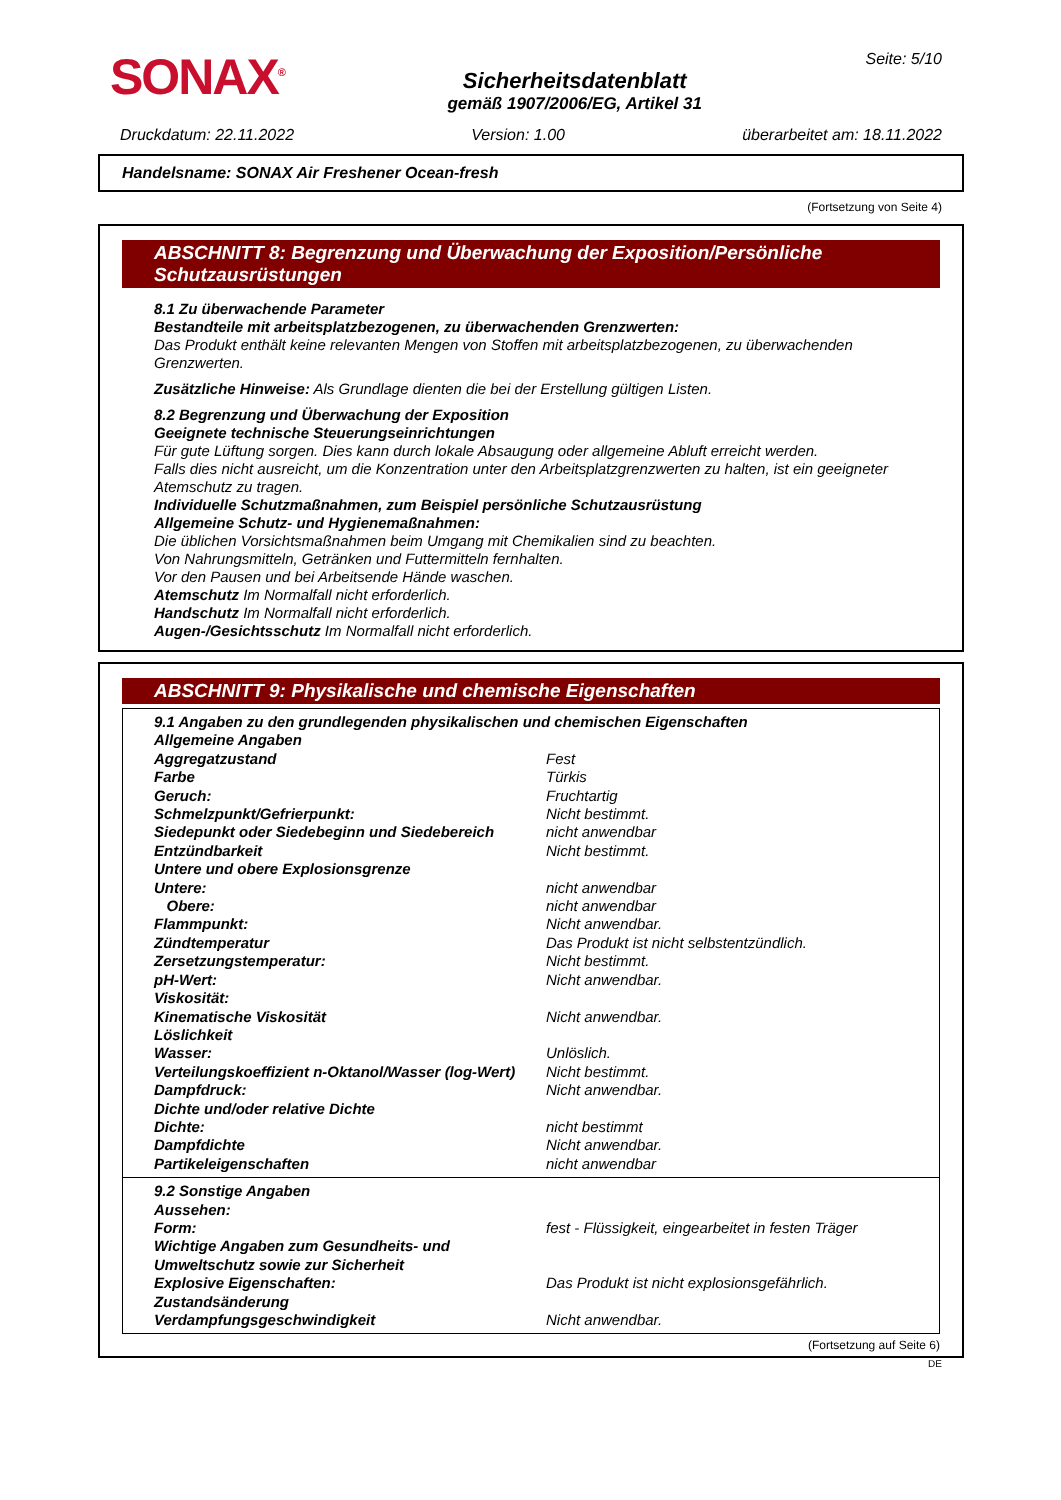SONAX<sup>®</sup>
Sicherheitsdatenblatt
gemäß 1907/2006/EG, Artikel 31
Seite: 5/10
Druckdatum: 22.11.2022 Version: 1.00 überarbeitet am: 18.11.2022
Handelsname: SONAX Air Freshener Ocean-fresh
(Fortsetzung von Seite 4)
ABSCHNITT 8: Begrenzung und Überwachung der Exposition/Persönliche Schutzausrüstungen
8.1 Zu überwachende Parameter
Bestandteile mit arbeitsplatzbezogenen, zu überwachenden Grenzwerten:
Das Produkt enthält keine relevanten Mengen von Stoffen mit arbeitsplatzbezogenen, zu überwachenden Grenzwerten.
Zusätzliche Hinweise: Als Grundlage dienten die bei der Erstellung gültigen Listen.
8.2 Begrenzung und Überwachung der Exposition
Geeignete technische Steuerungseinrichtungen
Für gute Lüftung sorgen. Dies kann durch lokale Absaugung oder allgemeine Abluft erreicht werden.
Falls dies nicht ausreicht, um die Konzentration unter den Arbeitsplatzgrenzwerten zu halten, ist ein geeigneter Atemschutz zu tragen.
Individuelle Schutzmaßnahmen, zum Beispiel persönliche Schutzausrüstung
Allgemeine Schutz- und Hygienemaßnahmen:
Die üblichen Vorsichtsmaßnahmen beim Umgang mit Chemikalien sind zu beachten.
Von Nahrungsmitteln, Getränken und Futtermitteln fernhalten.
Vor den Pausen und bei Arbeitsende Hände waschen.
Atemschutz Im Normalfall nicht erforderlich.
Handschutz Im Normalfall nicht erforderlich.
Augen-/Gesichtsschutz Im Normalfall nicht erforderlich.
ABSCHNITT 9: Physikalische und chemische Eigenschaften
| 9.1 Angaben zu den grundlegenden physikalischen und chemischen Eigenschaften | |
| Allgemeine Angaben | |
| Aggregatzustand | Fest |
| Farbe | Türkis |
| Geruch: | Fruchtartig |
| Schmelzpunkt/Gefrierpunkt: | Nicht bestimmt. |
| Siedepunkt oder Siedebeginn und Siedebereich | nicht anwendbar |
| Entzündbarkeit | Nicht bestimmt. |
| Untere und obere Explosionsgrenze | |
| Untere: | nicht anwendbar |
| Obere: | nicht anwendbar |
| Flammpunkt: | Nicht anwendbar. |
| Zündtemperatur | Das Produkt ist nicht selbstentzündlich. |
| Zersetzungstemperatur: | Nicht bestimmt. |
| pH-Wert: | Nicht anwendbar. |
| Viskosität: | |
| Kinematische Viskosität | Nicht anwendbar. |
| Löslichkeit | |
| Wasser: | Unlöslich. |
| Verteilungskoeffizient n-Oktanol/Wasser (log-Wert) | Nicht bestimmt. |
| Dampfdruck: | Nicht anwendbar. |
| Dichte und/oder relative Dichte | |
| Dichte: | nicht bestimmt |
| Dampfdichte | Nicht anwendbar. |
| Partikeleigenschaften | nicht anwendbar |
| 9.2 Sonstige Angaben | |
| Aussehen: | |
| Form: | fest - Flüssigkeit, eingearbeitet in festen Träger |
| Wichtige Angaben zum Gesundheits- und Umweltschutz sowie zur Sicherheit | |
| Explosive Eigenschaften: | Das Produkt ist nicht explosionsgefährlich. |
| Zustandsänderung | |
| Verdampfungsgeschwindigkeit | Nicht anwendbar. |
(Fortsetzung auf Seite 6)
DE